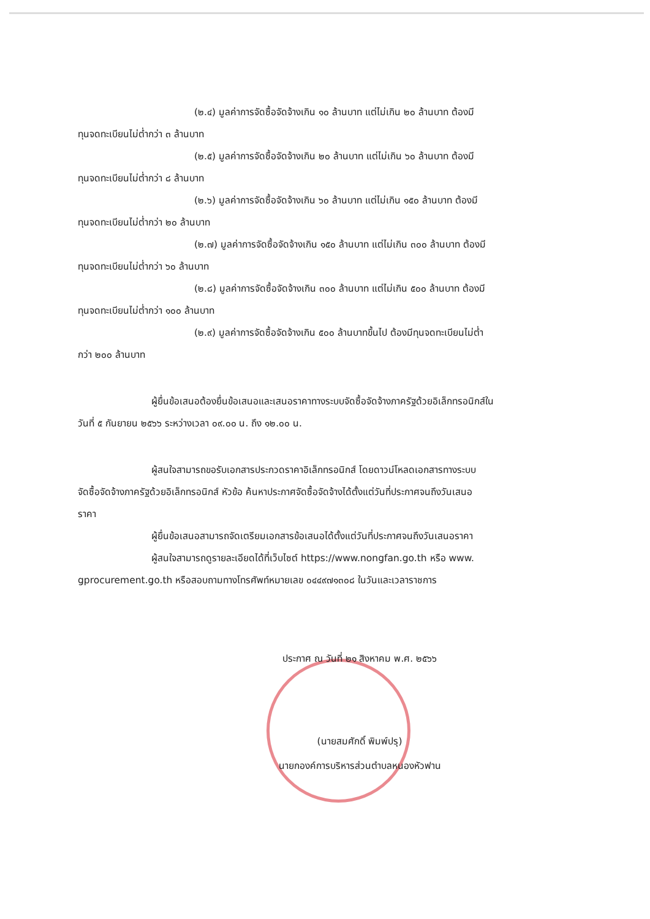(๒.๔) มูลค่าการจัดซื้อจัดจ้างเกิน ๑๐ ล้านบาท แต่ไม่เกิน ๒๐ ล้านบาท ต้องมี
ทุนจดทะเบียนไม่ต่ำกว่า ๓ ล้านบาท
(๒.๕) มูลค่าการจัดซื้อจัดจ้างเกิน ๒๐ ล้านบาท แต่ไม่เกิน ๖๐ ล้านบาท ต้องมี
ทุนจดทะเบียนไม่ต่ำกว่า ๘ ล้านบาท
(๒.๖) มูลค่าการจัดซื้อจัดจ้างเกิน ๖๐ ล้านบาท แต่ไม่เกิน ๑๕๐ ล้านบาท ต้องมี
ทุนจดทะเบียนไม่ต่ำกว่า ๒๐ ล้านบาท
(๒.๗) มูลค่าการจัดซื้อจัดจ้างเกิน ๑๕๐ ล้านบาท แต่ไม่เกิน ๓๐๐ ล้านบาท ต้องมี
ทุนจดทะเบียนไม่ต่ำกว่า ๖๐ ล้านบาท
(๒.๘) มูลค่าการจัดซื้อจัดจ้างเกิน ๓๐๐ ล้านบาท แต่ไม่เกิน ๕๐๐ ล้านบาท ต้องมี
ทุนจดทะเบียนไม่ต่ำกว่า ๑๐๐ ล้านบาท
(๒.๙) มูลค่าการจัดซื้อจัดจ้างเกิน ๕๐๐ ล้านบาทขึ้นไป ต้องมีทุนจดทะเบียนไม่ต่ำ
กว่า ๒๐๐ ล้านบาท
ผู้ยื่นข้อเสนอต้องยื่นข้อเสนอและเสนอราคาทางระบบจัดซื้อจัดจ้างภาครัฐด้วยอิเล็กทรอนิกส์ใน
วันที่ ๕ กันยายน ๒๕๖๖ ระหว่างเวลา ๐๙.๐๐ น. ถึง ๑๒.๐๐ น.
ผู้สนใจสามารถขอรับเอกสารประกวดราคาอิเล็กทรอนิกส์ โดยดาวน์โหลดเอกสารทางระบบ
จัดซื้อจัดจ้างภาครัฐด้วยอิเล็กทรอนิกส์ หัวข้อ ค้นหาประกาศจัดซื้อจัดจ้างได้ตั้งแต่วันที่ประกาศจนถึงวันเสนอ
ราคา
ผู้ยื่นข้อเสนอสามารถจัดเตรียมเอกสารข้อเสนอได้ตั้งแต่วันที่ประกาศจนถึงวันเสนอราคา
ผู้สนใจสามารถดูรายละเอียดได้ที่เว็บไซต์ https://www.nongfan.go.th หรือ www.
gprocurement.go.th หรือสอบถามทางโทรศัพท์หมายเลข ๐๔๔๙๗๑๓๐๘ ในวันและเวลาราชการ
ประกาศ ณ วันที่ ๒๑ สิงหาคม พ.ศ. ๒๕๖๖
(นายสมศักดิ์ พิมพ์ปรุ)
นายกองค์การบริหารส่วนตำบลหนองหัวฟาน